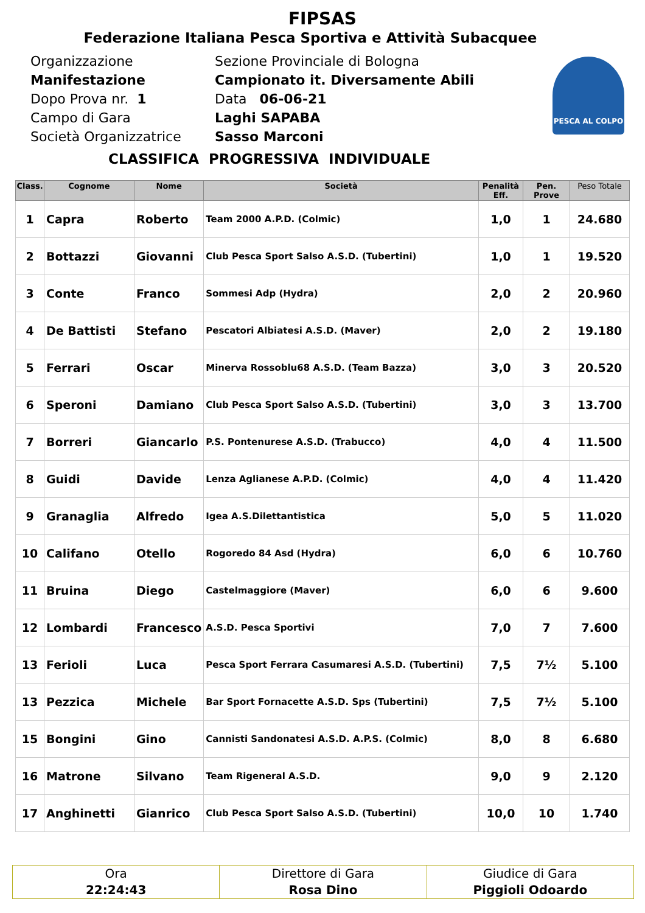FIPSAS
Federazione Italiana Pesca Sportiva e Attività Subacquee
Organizzazione
Manifestazione
Dopo Prova nr. 1
Campo di Gara
Società Organizzatrice
Sezione Provinciale di Bologna
Campionato it. Diversamente Abili
Data 06-06-21
Laghi SAPABA
Sasso Marconi
PESCA AL COLPO
CLASSIFICA PROGRESSIVA INDIVIDUALE
| Class. | Cognome | Nome | Società | Penalità Eff. | Pen. Prove | Peso Totale |
| --- | --- | --- | --- | --- | --- | --- |
| 1 | Capra | Roberto | Team 2000 A.P.D. (Colmic) | 1,0 | 1 | 24.680 |
| 2 | Bottazzi | Giovanni | Club Pesca Sport Salso A.S.D. (Tubertini) | 1,0 | 1 | 19.520 |
| 3 | Conte | Franco | Sommesi Adp (Hydra) | 2,0 | 2 | 20.960 |
| 4 | De Battisti | Stefano | Pescatori Albiatesi A.S.D. (Maver) | 2,0 | 2 | 19.180 |
| 5 | Ferrari | Oscar | Minerva Rossoblu68 A.S.D. (Team Bazza) | 3,0 | 3 | 20.520 |
| 6 | Speroni | Damiano | Club Pesca Sport Salso A.S.D. (Tubertini) | 3,0 | 3 | 13.700 |
| 7 | Borreri | Giancarlo | P.S. Pontenurese A.S.D. (Trabucco) | 4,0 | 4 | 11.500 |
| 8 | Guidi | Davide | Lenza Aglianese A.P.D. (Colmic) | 4,0 | 4 | 11.420 |
| 9 | Granaglia | Alfredo | Igea A.S.Dilettantistica | 5,0 | 5 | 11.020 |
| 10 | Califano | Otello | Rogoredo 84 Asd (Hydra) | 6,0 | 6 | 10.760 |
| 11 | Bruina | Diego | Castelmaggiore (Maver) | 6,0 | 6 | 9.600 |
| 12 | Lombardi | Francesco | A.S.D. Pesca Sportivi | 7,0 | 7 | 7.600 |
| 13 | Ferioli | Luca | Pesca Sport Ferrara Casumaresi A.S.D. (Tubertini) | 7,5 | 7½ | 5.100 |
| 13 | Pezzica | Michele | Bar Sport Fornacette A.S.D. Sps (Tubertini) | 7,5 | 7½ | 5.100 |
| 15 | Bongini | Gino | Cannisti Sandonatesi A.S.D. A.P.S. (Colmic) | 8,0 | 8 | 6.680 |
| 16 | Matrone | Silvano | Team Rigeneral A.S.D. | 9,0 | 9 | 2.120 |
| 17 | Anghinetti | Gianrico | Club Pesca Sport Salso A.S.D. (Tubertini) | 10,0 | 10 | 1.740 |
Ora
22:24:43
Direttore di Gara
Rosa Dino
Giudice di Gara
Piggioli Odoardo